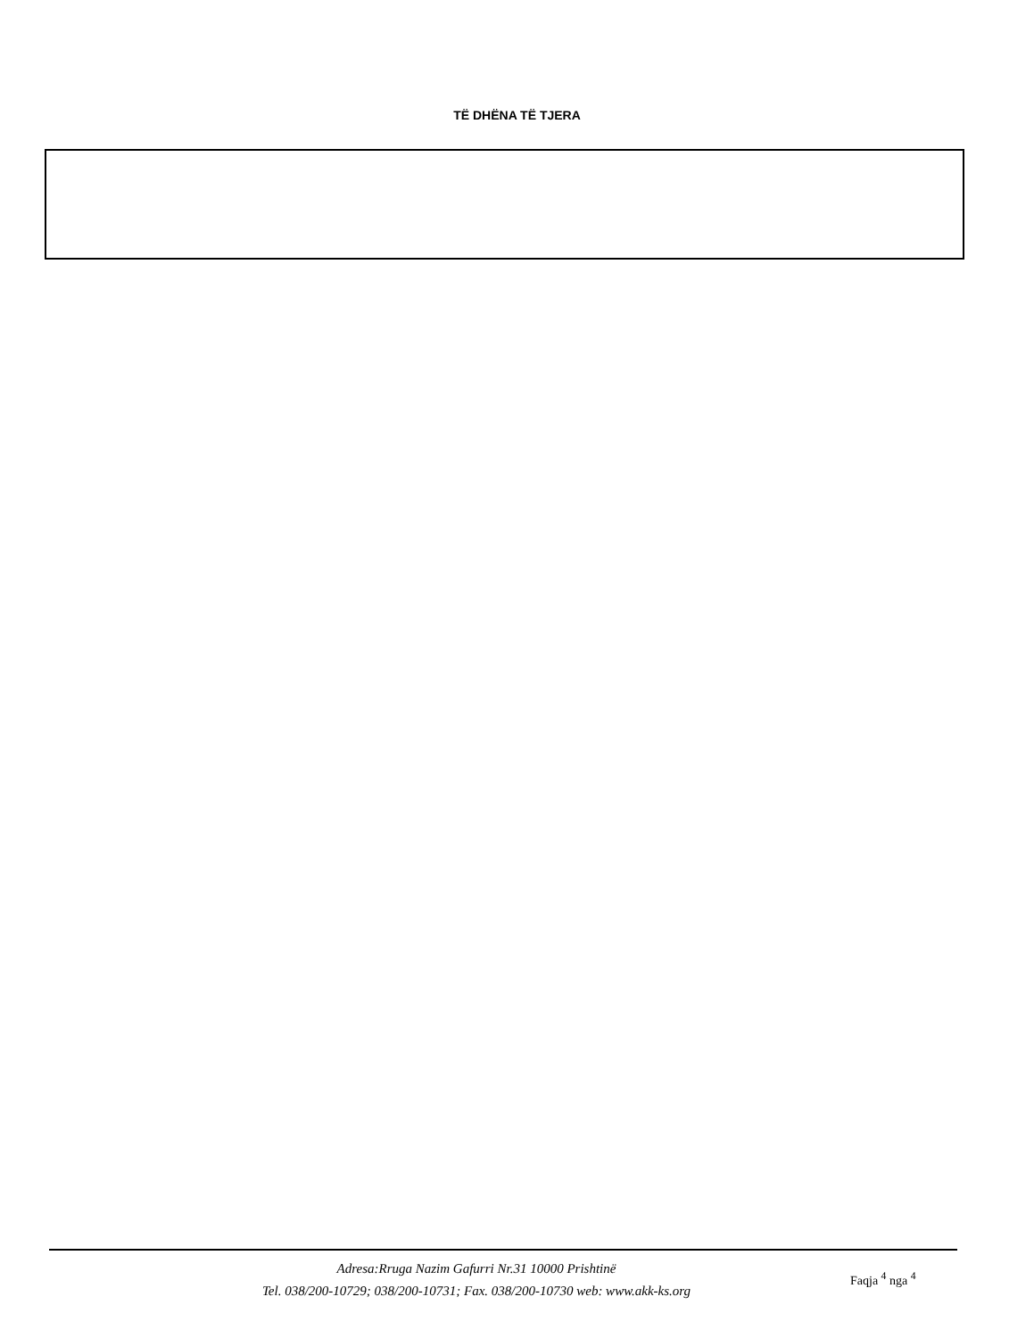TË DHËNA TË TJERA
Adresa:Rruga Nazim Gafurri Nr.31 10000 Prishtinë
Tel. 038/200-10729; 038/200-10731; Fax. 038/200-10730 web: www.akk-ks.org
Faqja <sup>4</sup> nga <sup>4</sup>